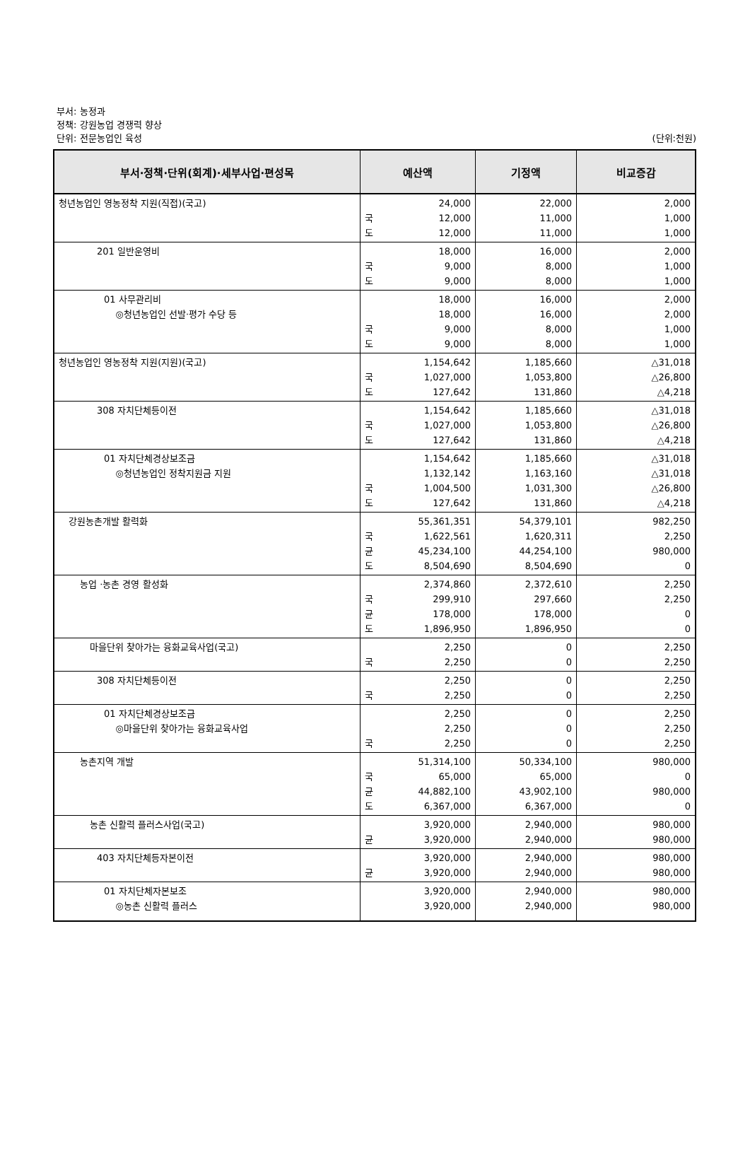부서: 농정과
정책: 강원농업 경쟁력 향상
단위: 전문농업인 육성
(단위:천원)
| 부서·정책·단위(회계)·세부사업·편성목 | 예산액 | 기정액 | 비교증감 |
| --- | --- | --- | --- |
| 청년농업인 영농정착 지원(직접)(국고) | 24,000 국 12,000 도 12,000 | 22,000 11,000 11,000 | 2,000 1,000 1,000 |
| 201 일반운영비 | 18,000 국 9,000 도 9,000 | 16,000 8,000 8,000 | 2,000 1,000 1,000 |
| 01 사무관리비 ◎청년농업인 선발·평가 수당 등 | 18,000 18,000 국 9,000 도 9,000 | 16,000 16,000 8,000 8,000 | 2,000 2,000 1,000 1,000 |
| 청년농업인 영농정착 지원(지원)(국고) | 1,154,642 국 1,027,000 도 127,642 | 1,185,660 1,053,800 131,860 | △31,018 △26,800 △4,218 |
| 308 자치단체등이전 | 1,154,642 국 1,027,000 도 127,642 | 1,185,660 1,053,800 131,860 | △31,018 △26,800 △4,218 |
| 01 자치단체경상보조금 ◎청년농업인 정착지원금 지원 | 1,154,642 1,132,142 국 1,004,500 도 127,642 | 1,185,660 1,163,160 1,031,300 131,860 | △31,018 △31,018 △26,800 △4,218 |
| 강원농촌개발 활력화 | 55,361,351 국 1,622,561 균 45,234,100 도 8,504,690 | 54,379,101 1,620,311 44,254,100 8,504,690 | 982,250 2,250 980,000 0 |
| 농업 ·농촌 경영 활성화 | 2,374,860 국 299,910 균 178,000 도 1,896,950 | 2,372,610 297,660 178,000 1,896,950 | 2,250 2,250 0 0 |
| 마을단위 찾아가는 융화교육사업(국고) | 2,250 국 2,250 | 0 0 | 2,250 2,250 |
| 308 자치단체등이전 | 2,250 국 2,250 | 0 0 | 2,250 2,250 |
| 01 자치단체경상보조금 ◎마을단위 찾아가는 융화교육사업 | 2,250 2,250 국 2,250 | 0 0 0 | 2,250 2,250 2,250 |
| 농촌지역 개발 | 51,314,100 국 65,000 균 44,882,100 도 6,367,000 | 50,334,100 65,000 43,902,100 6,367,000 | 980,000 0 980,000 0 |
| 농촌 신활력 플러스사업(국고) | 3,920,000 균 3,920,000 | 2,940,000 2,940,000 | 980,000 980,000 |
| 403 자치단체등자본이전 | 3,920,000 균 3,920,000 | 2,940,000 2,940,000 | 980,000 980,000 |
| 01 자치단체자본보조 ◎농촌 신활력 플러스 | 3,920,000 3,920,000 | 2,940,000 2,940,000 | 980,000 980,000 |